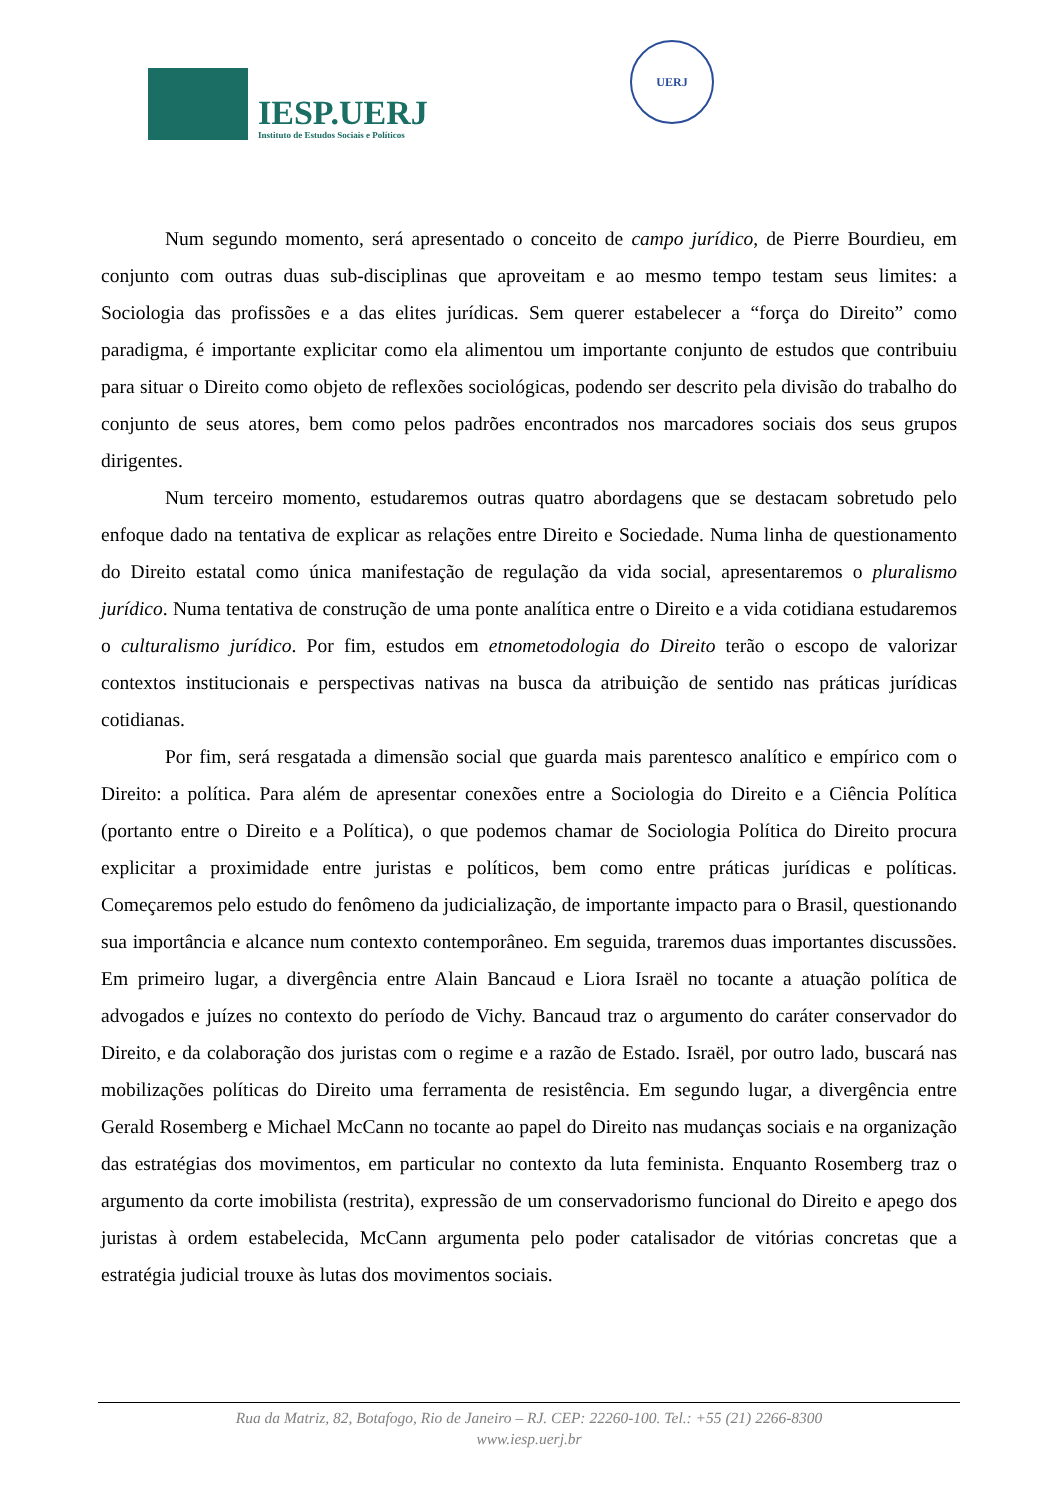IESP.UERJ
Instituto de Estudos Sociais e Políticos
UERJ
Num segundo momento, será apresentado o conceito de campo jurídico, de Pierre Bourdieu, em conjunto com outras duas sub-disciplinas que aproveitam e ao mesmo tempo testam seus limites: a Sociologia das profissões e a das elites jurídicas. Sem querer estabelecer a “força do Direito” como paradigma, é importante explicitar como ela alimentou um importante conjunto de estudos que contribuiu para situar o Direito como objeto de reflexões sociológicas, podendo ser descrito pela divisão do trabalho do conjunto de seus atores, bem como pelos padrões encontrados nos marcadores sociais dos seus grupos dirigentes.
Num terceiro momento, estudaremos outras quatro abordagens que se destacam sobretudo pelo enfoque dado na tentativa de explicar as relações entre Direito e Sociedade. Numa linha de questionamento do Direito estatal como única manifestação de regulação da vida social, apresentaremos o pluralismo jurídico. Numa tentativa de construção de uma ponte analítica entre o Direito e a vida cotidiana estudaremos o culturalismo jurídico. Por fim, estudos em etnometodologia do Direito terão o escopo de valorizar contextos institucionais e perspectivas nativas na busca da atribuição de sentido nas práticas jurídicas cotidianas.
Por fim, será resgatada a dimensão social que guarda mais parentesco analítico e empírico com o Direito: a política. Para além de apresentar conexões entre a Sociologia do Direito e a Ciência Política (portanto entre o Direito e a Política), o que podemos chamar de Sociologia Política do Direito procura explicitar a proximidade entre juristas e políticos, bem como entre práticas jurídicas e políticas. Começaremos pelo estudo do fenômeno da judicialização, de importante impacto para o Brasil, questionando sua importância e alcance num contexto contemporâneo. Em seguida, traremos duas importantes discussões. Em primeiro lugar, a divergência entre Alain Bancaud e Liora Israël no tocante a atuação política de advogados e juízes no contexto do período de Vichy. Bancaud traz o argumento do caráter conservador do Direito, e da colaboração dos juristas com o regime e a razão de Estado. Israël, por outro lado, buscará nas mobilizações políticas do Direito uma ferramenta de resistência. Em segundo lugar, a divergência entre Gerald Rosemberg e Michael McCann no tocante ao papel do Direito nas mudanças sociais e na organização das estratégias dos movimentos, em particular no contexto da luta feminista. Enquanto Rosemberg traz o argumento da corte imobilista (restrita), expressão de um conservadorismo funcional do Direito e apego dos juristas à ordem estabelecida, McCann argumenta pelo poder catalisador de vitórias concretas que a estratégia judicial trouxe às lutas dos movimentos sociais.
Rua da Matriz, 82, Botafogo, Rio de Janeiro – RJ. CEP: 22260-100. Tel.: +55 (21) 2266-8300
www.iesp.uerj.br